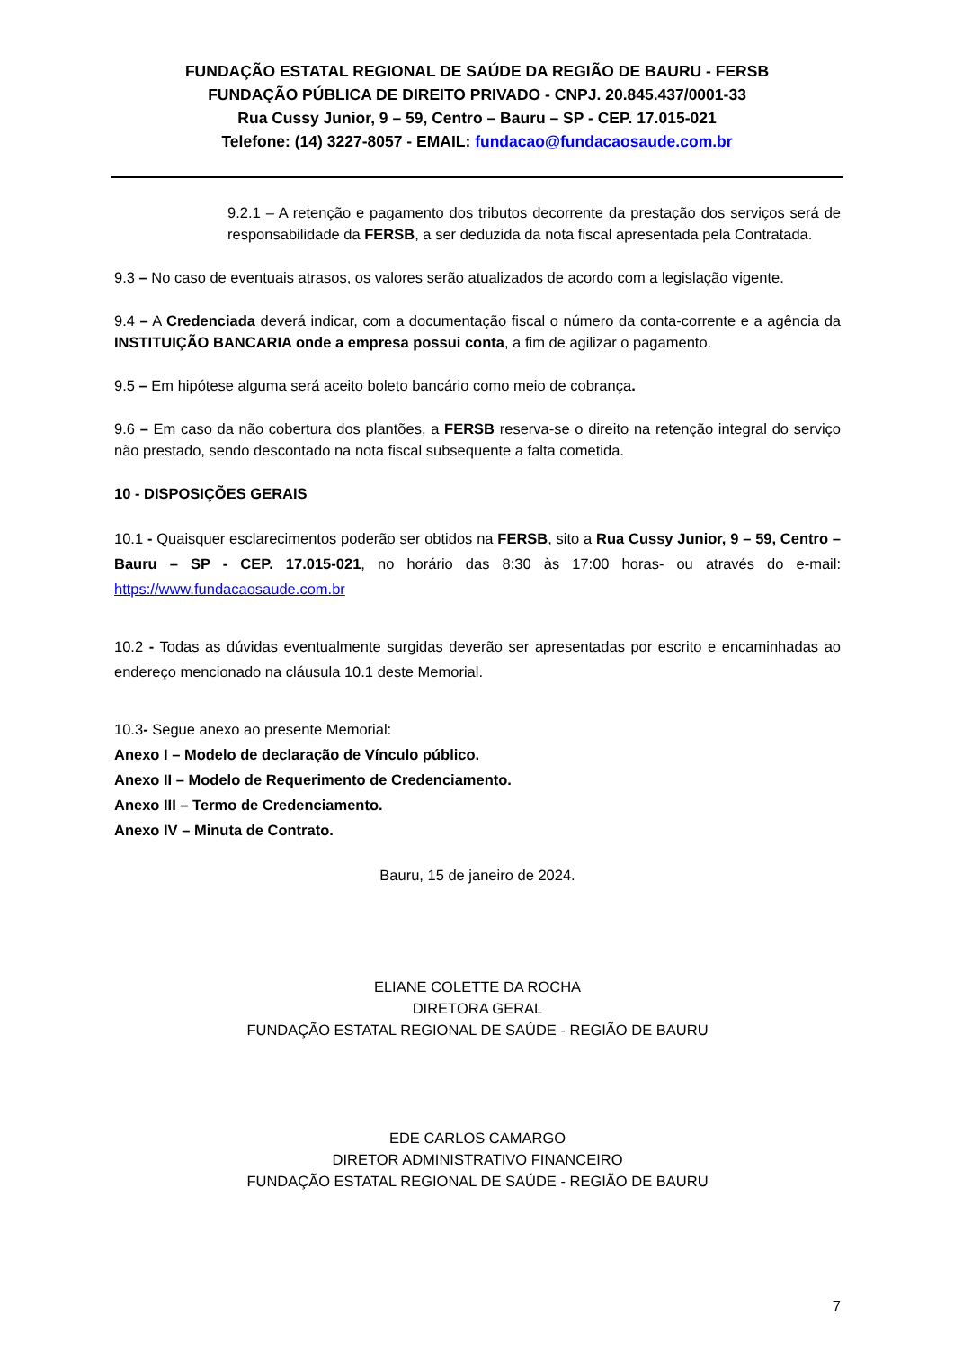FUNDAÇÃO ESTATAL REGIONAL DE SAÚDE DA REGIÃO DE BAURU - FERSB
FUNDAÇÃO PÚBLICA DE DIREITO PRIVADO - CNPJ. 20.845.437/0001-33
Rua Cussy Junior, 9 – 59, Centro – Bauru – SP - CEP. 17.015-021
Telefone: (14) 3227-8057 - EMAIL: fundacao@fundacaosaude.com.br
9.2.1 – A retenção e pagamento dos tributos decorrente da prestação dos serviços será de responsabilidade da FERSB, a ser deduzida da nota fiscal apresentada pela Contratada.
9.3 – No caso de eventuais atrasos, os valores serão atualizados de acordo com a legislação vigente.
9.4 – A Credenciada deverá indicar, com a documentação fiscal o número da conta-corrente e a agência da INSTITUIÇÃO BANCARIA onde a empresa possui conta, a fim de agilizar o pagamento.
9.5 – Em hipótese alguma será aceito boleto bancário como meio de cobrança.
9.6 – Em caso da não cobertura dos plantões, a FERSB reserva-se o direito na retenção integral do serviço não prestado, sendo descontado na nota fiscal subsequente a falta cometida.
10 - DISPOSIÇÕES GERAIS
10.1 - Quaisquer esclarecimentos poderão ser obtidos na FERSB, sito a Rua Cussy Junior, 9 – 59, Centro – Bauru – SP - CEP. 17.015-021, no horário das 8:30 às 17:00 horas- ou através do e-mail: https://www.fundacaosaude.com.br
10.2 - Todas as dúvidas eventualmente surgidas deverão ser apresentadas por escrito e encaminhadas ao endereço mencionado na cláusula 10.1 deste Memorial.
10.3- Segue anexo ao presente Memorial:
Anexo I – Modelo de declaração de Vínculo público.
Anexo II – Modelo de Requerimento de Credenciamento.
Anexo III – Termo de Credenciamento.
Anexo IV – Minuta de Contrato.
Bauru, 15 de janeiro de 2024.
ELIANE COLETTE DA ROCHA
DIRETORA GERAL
FUNDAÇÃO ESTATAL REGIONAL DE SAÚDE - REGIÃO DE BAURU
EDE CARLOS CAMARGO
DIRETOR ADMINISTRATIVO FINANCEIRO
FUNDAÇÃO ESTATAL REGIONAL DE SAÚDE - REGIÃO DE BAURU
7